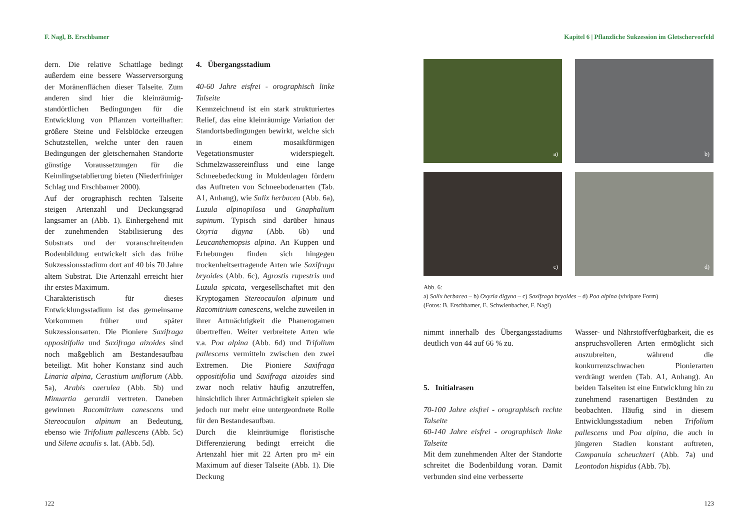F. Nagl, B. Erschbamer
dern. Die relative Schattlage bedingt außerdem eine bessere Wasserversorgung der Moränenflächen dieser Talseite. Zum anderen sind hier die kleinräumig-standörtlichen Bedingungen für die Entwicklung von Pflanzen vorteilhafter: größere Steine und Felsblöcke erzeugen Schutzstellen, welche unter den rauen Bedingungen der gletschernahen Standorte günstige Voraussetzungen für die Keimlingsetablierung bieten (Niederfriniger Schlag und Erschbamer 2000).
Auf der orographisch rechten Talseite steigen Artenzahl und Deckungsgrad langsamer an (Abb. 1). Einhergehend mit der zunehmenden Stabilisierung des Substrats und der voranschreitenden Bodenbildung entwickelt sich das frühe Sukzessionsstadium dort auf 40 bis 70 Jahre altem Substrat. Die Artenzahl erreicht hier ihr erstes Maximum.
Charakteristisch für dieses Entwicklungsstadium ist das gemeinsame Vorkommen früher und später Sukzessionsarten. Die Pioniere Saxifraga oppositifolia und Saxifraga aizoides sind noch maßgeblich am Bestandesaufbau beteiligt. Mit hoher Konstanz sind auch Linaria alpina, Cerastium uniflorum (Abb. 5a), Arabis caerulea (Abb. 5b) und Minuartia gerardii vertreten. Daneben gewinnen Racomitrium canescens und Stereocaulon alpinum an Bedeutung, ebenso wie Trifolium pallescens (Abb. 5c) und Silene acaulis s. lat. (Abb. 5d).
4. Übergangsstadium
40-60 Jahre eisfrei - orographisch linke Talseite
Kennzeichnend ist ein stark strukturiertes Relief, das eine kleinräumige Variation der Standortsbedingungen bewirkt, welche sich in einem mosaikförmigen Vegetationsmuster widerspiegelt. Schmelzwassereinfluss und eine lange Schneebedeckung in Muldenlagen fördern das Auftreten von Schneebodenarten (Tab. A1, Anhang), wie Salix herbacea (Abb. 6a), Luzula alpinopilosa und Gnaphalium supinum. Typisch sind darüber hinaus Oxyria digyna (Abb. 6b) und Leucanthemopsis alpina. An Kuppen und Erhebungen finden sich hingegen trockenheitsertragende Arten wie Saxifraga bryoides (Abb. 6c), Agrostis rupestris und Luzula spicata, vergesellschaftet mit den Kryptogamen Stereocaulon alpinum und Racomitrium canescens, welche zuweilen in ihrer Artmächtigkeit die Phanerogamen übertreffen. Weiter verbreitete Arten wie v.a. Poa alpina (Abb. 6d) und Trifolium pallescens vermitteln zwischen den zwei Extremen. Die Pioniere Saxifraga oppositifolia und Saxifraga aizoides sind zwar noch relativ häufig anzutreffen, hinsichtlich ihrer Artmächtigkeit spielen sie jedoch nur mehr eine untergeordnete Rolle für den Bestandesaufbau.
Durch die kleinräumige floristische Differenzierung bedingt erreicht die Artenzahl hier mit 22 Arten pro m² ein Maximum auf dieser Talseite (Abb. 1). Die Deckung
122
Kapitel 6 | Pflanzliche Sukzession im Gletschervorfeld
a)
b)
c)
d)
Abb. 6:
a) Salix herbacea – b) Oxyria digyna – c) Saxifraga bryoides – d) Poa alpina (vivipare Form)
(Fotos: B. Erschbamer, E. Schwienbacher, F. Nagl)
nimmt innerhalb des Übergangsstadiums deutlich von 44 auf 66 % zu.
5. Initialrasen
70-100 Jahre eisfrei - orographisch rechte Talseite
60-140 Jahre eisfrei - orographisch linke Talseite
Mit dem zunehmenden Alter der Standorte schreitet die Bodenbildung voran. Damit verbunden sind eine verbesserte
Wasser- und Nährstoffverfügbarkeit, die es anspruchsvolleren Arten ermöglicht sich auszubreiten, während die konkurrenzschwachen Pionierarten verdrängt werden (Tab. A1, Anhang). An beiden Talseiten ist eine Entwicklung hin zu zunehmend rasenartigen Beständen zu beobachten. Häufig sind in diesem Entwicklungsstadium neben Trifolium pallescens und Poa alpina, die auch in jüngeren Stadien konstant auftreten, Campanula scheuchzeri (Abb. 7a) und Leontodon hispidus (Abb. 7b).
123